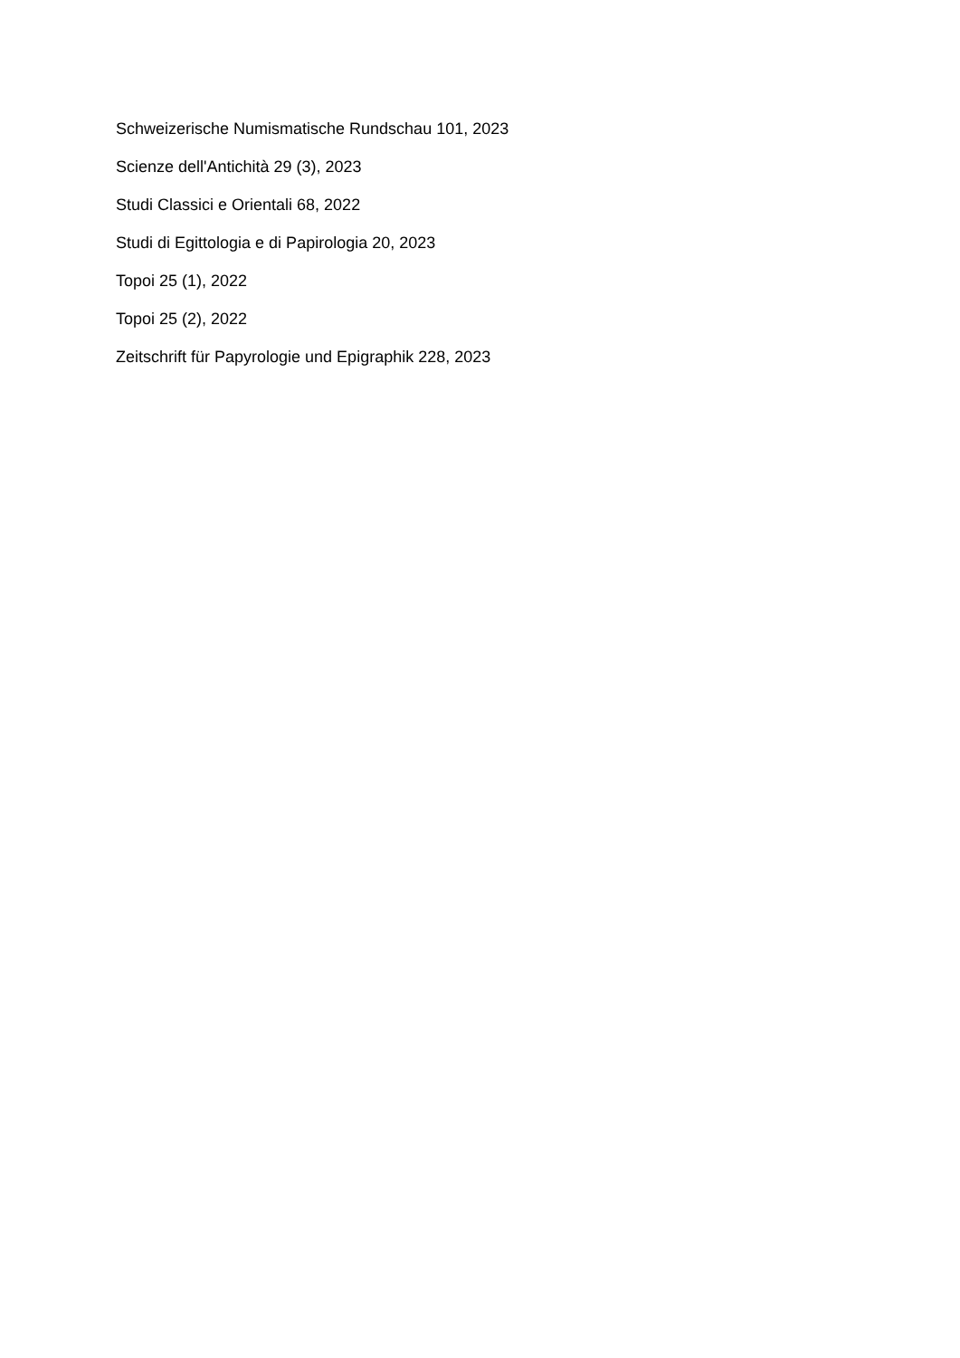Schweizerische Numismatische Rundschau 101, 2023
Scienze dell'Antichità 29 (3), 2023
Studi Classici e Orientali 68, 2022
Studi di Egittologia e di Papirologia 20, 2023
Topoi 25 (1), 2022
Topoi 25 (2), 2022
Zeitschrift für Papyrologie und Epigraphik 228, 2023